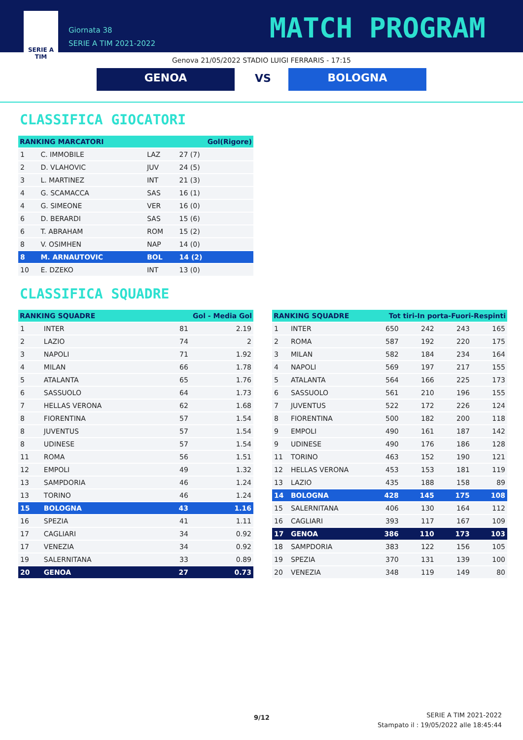SERIE A
TIM
Giornata 38
SERIE A TIM 2021-2022
MATCH PROGRAM
Genova 21/05/2022 STADIO LUIGI FERRARIS - 17:15
GENOA VS BOLOGNA
CLASSIFICA GIOCATORI
| RANKING MARCATORI | | | Gol(Rigore) |
| --- | --- | --- | --- |
| 1 | C. IMMOBILE | LAZ | 27 (7) |
| 2 | D. VLAHOVIC | JUV | 24 (5) |
| 3 | L. MARTINEZ | INT | 21 (3) |
| 4 | G. SCAMACCA | SAS | 16 (1) |
| 4 | G. SIMEONE | VER | 16 (0) |
| 6 | D. BERARDI | SAS | 15 (6) |
| 6 | T. ABRAHAM | ROM | 15 (2) |
| 8 | V. OSIMHEN | NAP | 14 (0) |
| 8 | M. ARNAUTOVIC | BOL | 14 (2) |
| 10 | E. DZEKO | INT | 13 (0) |
CLASSIFICA SQUADRE
| RANKING SQUADRE | | Gol - Media Gol | |
| --- | --- | --- | --- |
| 1 | INTER | 81 | 2.19 |
| 2 | LAZIO | 74 | 2 |
| 3 | NAPOLI | 71 | 1.92 |
| 4 | MILAN | 66 | 1.78 |
| 5 | ATALANTA | 65 | 1.76 |
| 6 | SASSUOLO | 64 | 1.73 |
| 7 | HELLAS VERONA | 62 | 1.68 |
| 8 | FIORENTINA | 57 | 1.54 |
| 8 | JUVENTUS | 57 | 1.54 |
| 8 | UDINESE | 57 | 1.54 |
| 11 | ROMA | 56 | 1.51 |
| 12 | EMPOLI | 49 | 1.32 |
| 13 | SAMPDORIA | 46 | 1.24 |
| 13 | TORINO | 46 | 1.24 |
| 15 | BOLOGNA | 43 | 1.16 |
| 16 | SPEZIA | 41 | 1.11 |
| 17 | CAGLIARI | 34 | 0.92 |
| 17 | VENEZIA | 34 | 0.92 |
| 19 | SALERNITANA | 33 | 0.89 |
| 20 | GENOA | 27 | 0.73 |
| RANKING SQUADRE | | Tot tiri-In porta-Fuori-Respinti | | | |
| --- | --- | --- | --- | --- | --- |
| 1 | INTER | 650 | 242 | 243 | 165 |
| 2 | ROMA | 587 | 192 | 220 | 175 |
| 3 | MILAN | 582 | 184 | 234 | 164 |
| 4 | NAPOLI | 569 | 197 | 217 | 155 |
| 5 | ATALANTA | 564 | 166 | 225 | 173 |
| 6 | SASSUOLO | 561 | 210 | 196 | 155 |
| 7 | JUVENTUS | 522 | 172 | 226 | 124 |
| 8 | FIORENTINA | 500 | 182 | 200 | 118 |
| 9 | EMPOLI | 490 | 161 | 187 | 142 |
| 9 | UDINESE | 490 | 176 | 186 | 128 |
| 11 | TORINO | 463 | 152 | 190 | 121 |
| 12 | HELLAS VERONA | 453 | 153 | 181 | 119 |
| 13 | LAZIO | 435 | 188 | 158 | 89 |
| 14 | BOLOGNA | 428 | 145 | 175 | 108 |
| 15 | SALERNITANA | 406 | 130 | 164 | 112 |
| 16 | CAGLIARI | 393 | 117 | 167 | 109 |
| 17 | GENOA | 386 | 110 | 173 | 103 |
| 18 | SAMPDORIA | 383 | 122 | 156 | 105 |
| 19 | SPEZIA | 370 | 131 | 139 | 100 |
| 20 | VENEZIA | 348 | 119 | 149 | 80 |
9/12
SERIE A TIM 2021-2022
Stampato il : 19/05/2022 alle 18:45:44